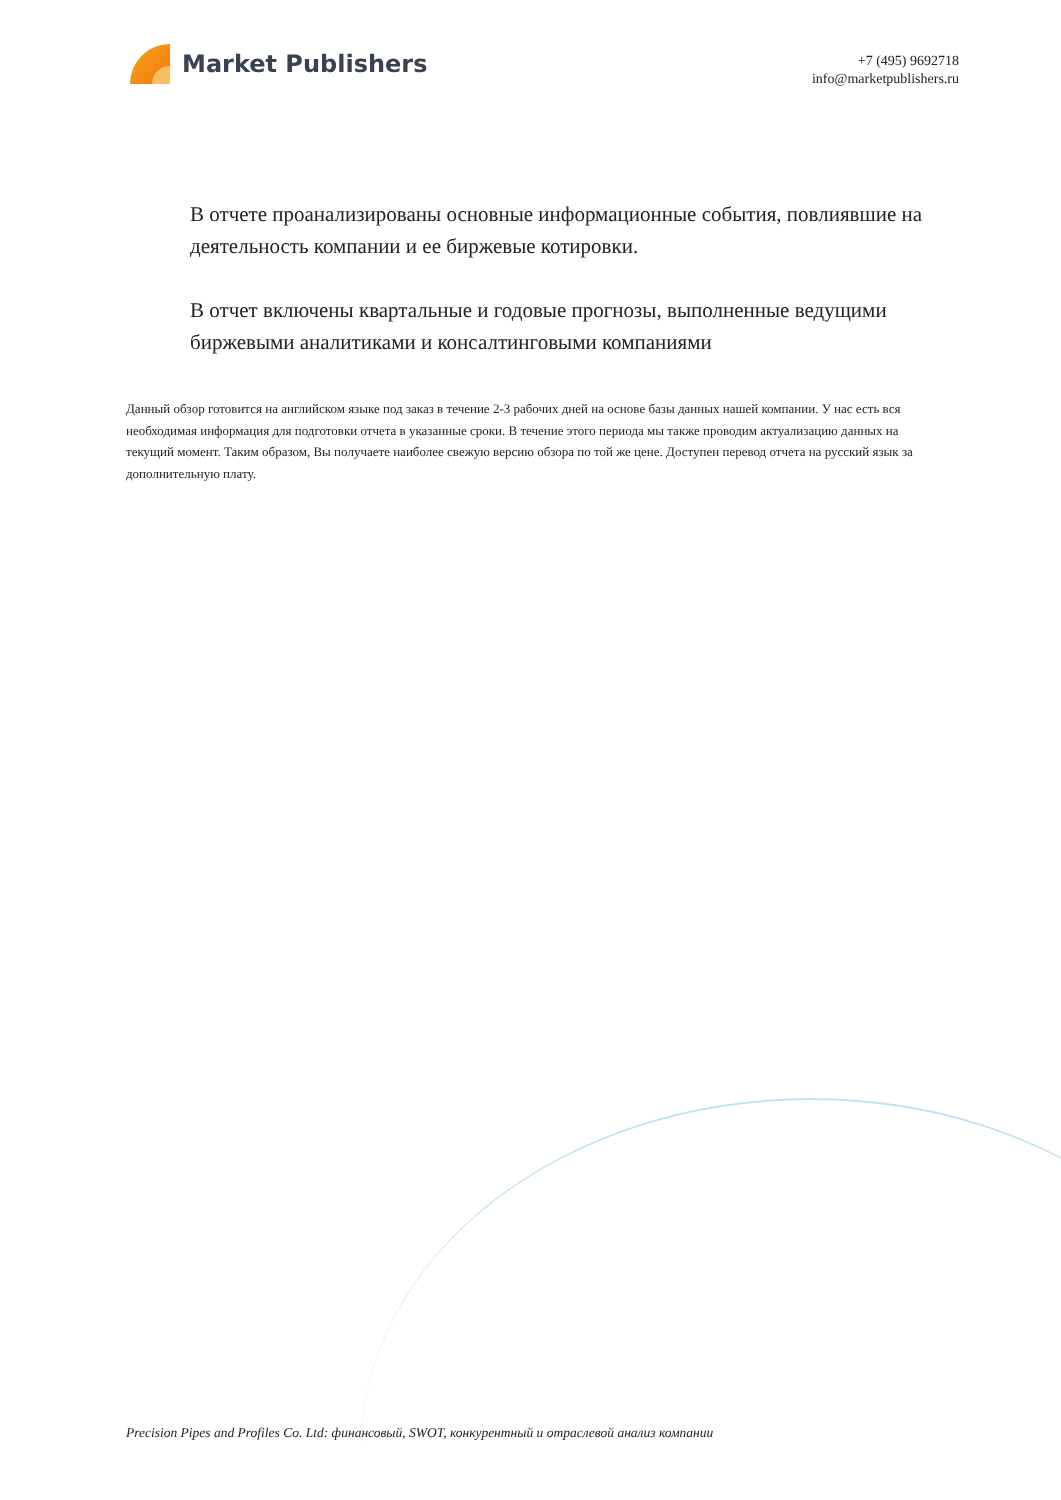Market Publishers
+7 (495) 9692718
info@marketpublishers.ru
В отчете проанализированы основные информационные события, повлиявшие на деятельность компании и ее биржевые котировки.
В отчет включены квартальные и годовые прогнозы, выполненные ведущими биржевыми аналитиками и консалтинговыми компаниями
Данный обзор готовится на английском языке под заказ в течение 2-3 рабочих дней на основе базы данных нашей компании. У нас есть вся необходимая информация для подготовки отчета в указанные сроки. В течение этого периода мы также проводим актуализацию данных на текущий момент. Таким образом, Вы получаете наиболее свежую версию обзора по той же цене. Доступен перевод отчета на русский язык за дополнительную плату.
Precision Pipes and Profiles Co. Ltd: финансовый, SWOT, конкурентный и отраслевой анализ компании